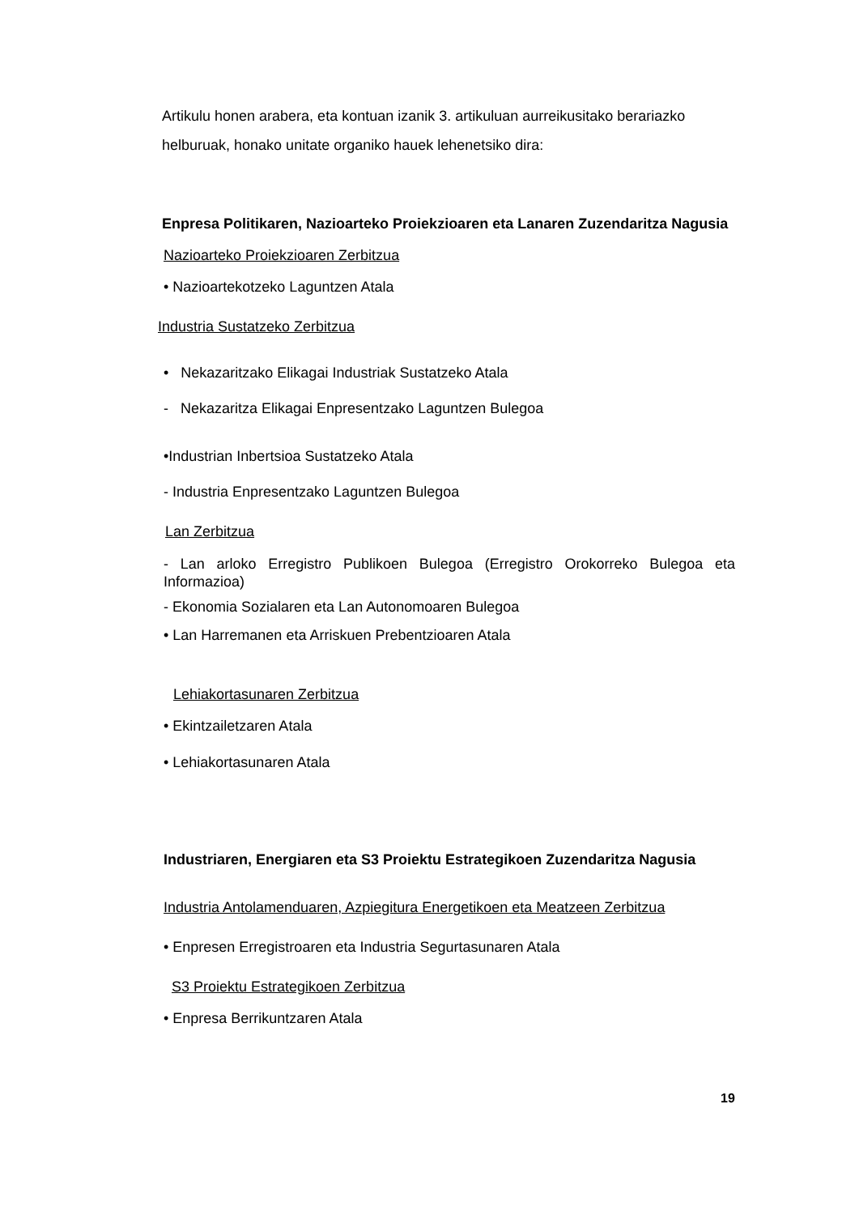Artikulu honen arabera, eta kontuan izanik 3. artikuluan aurreikusitako berariazko helburuak, honako unitate organiko hauek lehenetsiko dira:
Enpresa Politikaren, Nazioarteko Proiekzioaren eta Lanaren Zuzendaritza Nagusia
Nazioarteko Proiekzioaren Zerbitzua
• Nazioartekotzeko Laguntzen Atala
Industria Sustatzeko Zerbitzua
• Nekazaritzako Elikagai Industriak Sustatzeko Atala
- Nekazaritza Elikagai Enpresentzako Laguntzen Bulegoa
•Industrian Inbertsioa Sustatzeko Atala
- Industria Enpresentzako Laguntzen Bulegoa
Lan Zerbitzua
- Lan arloko Erregistro Publikoen Bulegoa (Erregistro Orokorreko Bulegoa eta Informazioa)
- Ekonomia Sozialaren eta Lan Autonomoaren Bulegoa
• Lan Harremanen eta Arriskuen Prebentzioaren Atala
Lehiakortasunaren Zerbitzua
• Ekintzailetzaren Atala
• Lehiakortasunaren Atala
Industriaren, Energiaren eta S3 Proiektu Estrategikoen Zuzendaritza Nagusia
Industria Antolamenduaren, Azpiegitura Energetikoen eta Meatzeen Zerbitzua
• Enpresen Erregistroaren eta Industria Segurtasunaren Atala
S3 Proiektu Estrategikoen Zerbitzua
• Enpresa Berrikuntzaren Atala
19